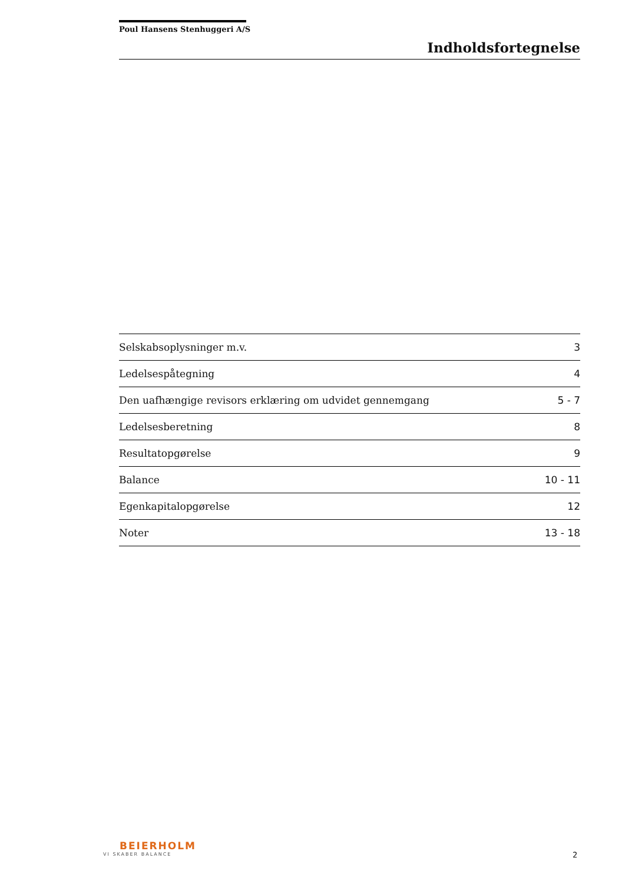Poul Hansens Stenhuggeri A/S
Indholdsfortegnelse
| Selskabsoplysninger m.v. | 3 |
| Ledelsespåtegning | 4 |
| Den uafhængige revisors erklæring om udvidet gennemgang | 5 - 7 |
| Ledelsesberetning | 8 |
| Resultatopgørelse | 9 |
| Balance | 10 - 11 |
| Egenkapitalopgørelse | 12 |
| Noter | 13 - 18 |
BEIERHOLM
VI SKABER BALANCE
2